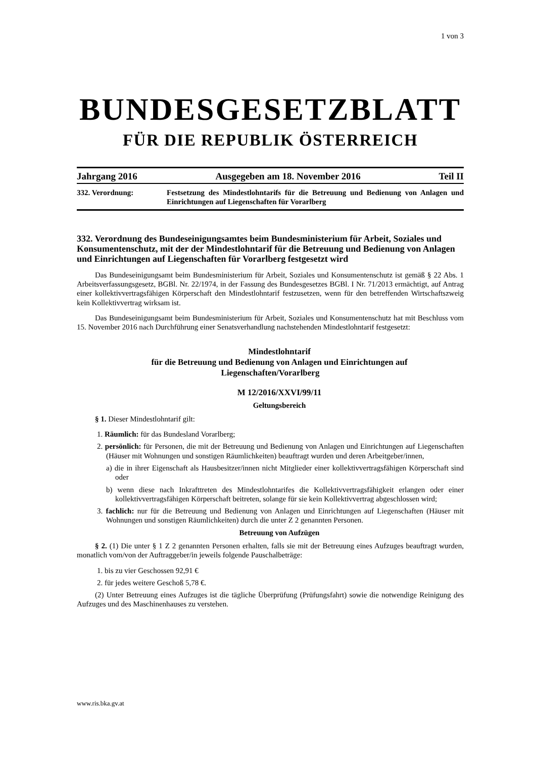1 von 3
BUNDESGESETZBLATT
FÜR DIE REPUBLIK ÖSTERREICH
Jahrgang 2016 Ausgegeben am 18. November 2016 Teil II
332. Verordnung: Festsetzung des Mindestlohntarifs für die Betreuung und Bedienung von Anlagen und Einrichtungen auf Liegenschaften für Vorarlberg
332. Verordnung des Bundeseinigungsamtes beim Bundesministerium für Arbeit, Soziales und Konsumentenschutz, mit der der Mindestlohntarif für die Betreuung und Bedienung von Anlagen und Einrichtungen auf Liegenschaften für Vorarlberg festgesetzt wird
Das Bundeseinigungsamt beim Bundesministerium für Arbeit, Soziales und Konsumentenschutz ist gemäß § 22 Abs. 1 Arbeitsverfassungsgesetz, BGBl. Nr. 22/1974, in der Fassung des Bundesgesetzes BGBl. I Nr. 71/2013 ermächtigt, auf Antrag einer kollektivvertragsfähigen Körperschaft den Mindestlohntarif festzusetzen, wenn für den betreffenden Wirtschaftszweig kein Kollektivvertrag wirksam ist.
Das Bundeseinigungsamt beim Bundesministerium für Arbeit, Soziales und Konsumentenschutz hat mit Beschluss vom 15. November 2016 nach Durchführung einer Senatsverhandlung nachstehenden Mindestlohntarif festgesetzt:
Mindestlohntarif
für die Betreuung und Bedienung von Anlagen und Einrichtungen auf
Liegenschaften/Vorarlberg
M 12/2016/XXVI/99/11
Geltungsbereich
§ 1. Dieser Mindestlohntarif gilt:
1. Räumlich: für das Bundesland Vorarlberg;
2. persönlich: für Personen, die mit der Betreuung und Bedienung von Anlagen und Einrichtungen auf Liegenschaften (Häuser mit Wohnungen und sonstigen Räumlichkeiten) beauftragt wurden und deren Arbeitgeber/innen,
a) die in ihrer Eigenschaft als Hausbesitzer/innen nicht Mitglieder einer kollektivvertragsfähigen Körperschaft sind oder
b) wenn diese nach Inkrafttreten des Mindestlohntarifes die Kollektivvertragsfähigkeit erlangen oder einer kollektivvertragsfähigen Körperschaft beitreten, solange für sie kein Kollektivvertrag abgeschlossen wird;
3. fachlich: nur für die Betreuung und Bedienung von Anlagen und Einrichtungen auf Liegenschaften (Häuser mit Wohnungen und sonstigen Räumlichkeiten) durch die unter Z 2 genannten Personen.
Betreuung von Aufzügen
§ 2. (1) Die unter § 1 Z 2 genannten Personen erhalten, falls sie mit der Betreuung eines Aufzuges beauftragt wurden, monatlich vom/von der Auftraggeber/in jeweils folgende Pauschalbeträge:
1. bis zu vier Geschossen 92,91 €
2. für jedes weitere Geschoß 5,78 €.
(2) Unter Betreuung eines Aufzuges ist die tägliche Überprüfung (Prüfungsfahrt) sowie die notwendige Reinigung des Aufzuges und des Maschinenhauses zu verstehen.
www.ris.bka.gv.at